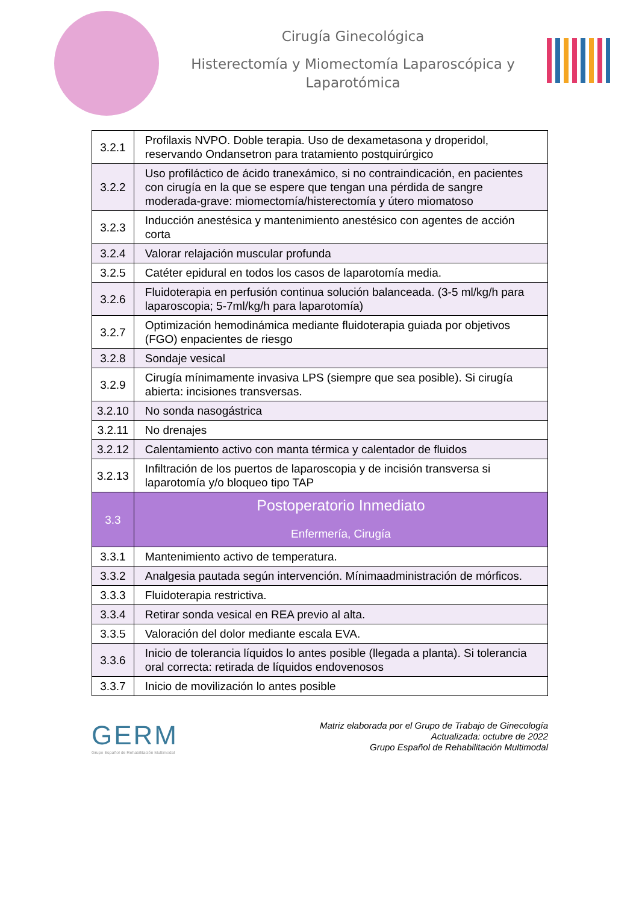Cirugía Ginecológica
Histerectomía y Miomectomía Laparoscópica y
Laparotómica
| 3.2.1 | Profilaxis NVPO. Doble terapia. Uso de dexametasona y droperidol, reservando Ondansetron para tratamiento postquirúrgico |
| 3.2.2 | Uso profiláctico de ácido tranexámico, si no contraindicación, en pacientes con cirugía en la que se espere que tengan una pérdida de sangre moderada-grave: miomectomía/histerectomía y útero miomatoso |
| 3.2.3 | Inducción anestésica y mantenimiento anestésico con agentes de acción corta |
| 3.2.4 | Valorar relajación muscular profunda |
| 3.2.5 | Catéter epidural en todos los casos de laparotomía media. |
| 3.2.6 | Fluidoterapia en perfusión continua solución balanceada. (3-5 ml/kg/h para laparoscopia; 5-7ml/kg/h para laparotomía) |
| 3.2.7 | Optimización hemodinámica mediante fluidoterapia guiada por objetivos (FGO) enpacientes de riesgo |
| 3.2.8 | Sondaje vesical |
| 3.2.9 | Cirugía mínimamente invasiva LPS (siempre que sea posible). Si cirugía abierta: incisiones transversas. |
| 3.2.10 | No sonda nasogástrica |
| 3.2.11 | No drenajes |
| 3.2.12 | Calentamiento activo con manta térmica y calentador de fluidos |
| 3.2.13 | Infiltración de los puertos de laparoscopia y de incisión transversa si laparotomía y/o bloqueo tipo TAP |
| 3.3 | Postoperatorio Inmediato Enfermería, Cirugía |
| 3.3.1 | Mantenimiento activo de temperatura. |
| 3.3.2 | Analgesia pautada según intervención. Mínimaadministración de mórficos. |
| 3.3.3 | Fluidoterapia restrictiva. |
| 3.3.4 | Retirar sonda vesical en REA previo al alta. |
| 3.3.5 | Valoración del dolor mediante escala EVA. |
| 3.3.6 | Inicio de tolerancia líquidos lo antes posible (llegada a planta). Si tolerancia oral correcta: retirada de líquidos endovenosos |
| 3.3.7 | Inicio de movilización lo antes posible |
GERM
Grupo Español de Rehabilitación Multimodal
Matriz elaborada por el Grupo de Trabajo de Ginecología
Actualizada: octubre de 2022
Grupo Español de Rehabilitación Multimodal